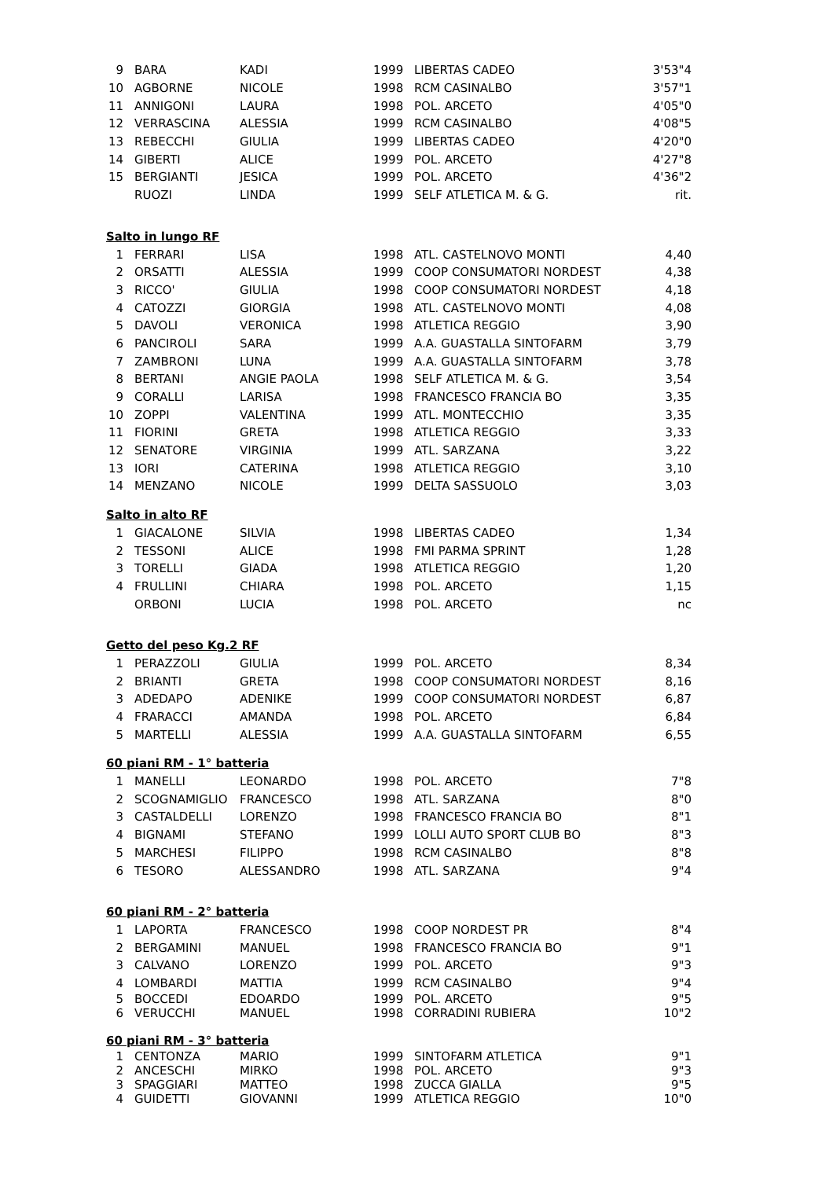| 9 | BARA | KADI | 1999 | LIBERTAS CADEO | 3'53"4 |
| 10 | AGBORNE | NICOLE | 1998 | RCM CASINALBO | 3'57"1 |
| 11 | ANNIGONI | LAURA | 1998 | POL. ARCETO | 4'05"0 |
| 12 | VERRASCINA | ALESSIA | 1999 | RCM CASINALBO | 4'08"5 |
| 13 | REBECCHI | GIULIA | 1999 | LIBERTAS CADEO | 4'20"0 |
| 14 | GIBERTI | ALICE | 1999 | POL. ARCETO | 4'27"8 |
| 15 | BERGIANTI | JESICA | 1999 | POL. ARCETO | 4'36"2 |
| | RUOZI | LINDA | 1999 | SELF ATLETICA M. & G. | rit. |
| Salto in lungo RF | | | | | |
| 1 | FERRARI | LISA | 1998 | ATL. CASTELNOVO MONTI | 4,40 |
| 2 | ORSATTI | ALESSIA | 1999 | COOP CONSUMATORI NORDEST | 4,38 |
| 3 | RICCO' | GIULIA | 1998 | COOP CONSUMATORI NORDEST | 4,18 |
| 4 | CATOZZI | GIORGIA | 1998 | ATL. CASTELNOVO MONTI | 4,08 |
| 5 | DAVOLI | VERONICA | 1998 | ATLETICA REGGIO | 3,90 |
| 6 | PANCIROLI | SARA | 1999 | A.A. GUASTALLA SINTOFARM | 3,79 |
| 7 | ZAMBRONI | LUNA | 1999 | A.A. GUASTALLA SINTOFARM | 3,78 |
| 8 | BERTANI | ANGIE PAOLA | 1998 | SELF ATLETICA M. & G. | 3,54 |
| 9 | CORALLI | LARISA | 1998 | FRANCESCO FRANCIA BO | 3,35 |
| 10 | ZOPPI | VALENTINA | 1999 | ATL. MONTECCHIO | 3,35 |
| 11 | FIORINI | GRETA | 1998 | ATLETICA REGGIO | 3,33 |
| 12 | SENATORE | VIRGINIA | 1999 | ATL. SARZANA | 3,22 |
| 13 | IORI | CATERINA | 1998 | ATLETICA REGGIO | 3,10 |
| 14 | MENZANO | NICOLE | 1999 | DELTA SASSUOLO | 3,03 |
| Salto in alto RF | | | | | |
| 1 | GIACALONE | SILVIA | 1998 | LIBERTAS CADEO | 1,34 |
| 2 | TESSONI | ALICE | 1998 | FMI PARMA SPRINT | 1,28 |
| 3 | TORELLI | GIADA | 1998 | ATLETICA REGGIO | 1,20 |
| 4 | FRULLINI | CHIARA | 1998 | POL. ARCETO | 1,15 |
| | ORBONI | LUCIA | 1998 | POL. ARCETO | nc |
| Getto del peso Kg.2 RF | | | | | |
| 1 | PERAZZOLI | GIULIA | 1999 | POL. ARCETO | 8,34 |
| 2 | BRIANTI | GRETA | 1998 | COOP CONSUMATORI NORDEST | 8,16 |
| 3 | ADEDAPO | ADENIKE | 1999 | COOP CONSUMATORI NORDEST | 6,87 |
| 4 | FRARACCI | AMANDA | 1998 | POL. ARCETO | 6,84 |
| 5 | MARTELLI | ALESSIA | 1999 | A.A. GUASTALLA SINTOFARM | 6,55 |
| 60 piani RM - 1° batteria | | | | | |
| 1 | MANELLI | LEONARDO | 1998 | POL. ARCETO | 7"8 |
| 2 | SCOGNAMIGLIO | FRANCESCO | 1998 | ATL. SARZANA | 8"0 |
| 3 | CASTALDELLI | LORENZO | 1998 | FRANCESCO FRANCIA BO | 8"1 |
| 4 | BIGNAMI | STEFANO | 1999 | LOLLI AUTO SPORT CLUB BO | 8"3 |
| 5 | MARCHESI | FILIPPO | 1998 | RCM CASINALBO | 8"8 |
| 6 | TESORO | ALESSANDRO | 1998 | ATL. SARZANA | 9"4 |
| 60 piani RM - 2° batteria | | | | | |
| 1 | LAPORTA | FRANCESCO | 1998 | COOP NORDEST PR | 8"4 |
| 2 | BERGAMINI | MANUEL | 1998 | FRANCESCO FRANCIA BO | 9"1 |
| 3 | CALVANO | LORENZO | 1999 | POL. ARCETO | 9"3 |
| 4 | LOMBARDI | MATTIA | 1999 | RCM CASINALBO | 9"4 |
| 5 | BOCCEDI | EDOARDO | 1999 | POL. ARCETO | 9"5 |
| 6 | VERUCCHI | MANUEL | 1998 | CORRADINI RUBIERA | 10"2 |
| 60 piani RM - 3° batteria | | | | | |
| 1 | CENTONZA | MARIO | 1999 | SINTOFARM ATLETICA | 9"1 |
| 2 | ANCESCHI | MIRKO | 1998 | POL. ARCETO | 9"3 |
| 3 | SPAGGIARI | MATTEO | 1998 | ZUCCA GIALLA | 9"5 |
| 4 | GUIDETTI | GIOVANNI | 1999 | ATLETICA REGGIO | 10"0 |